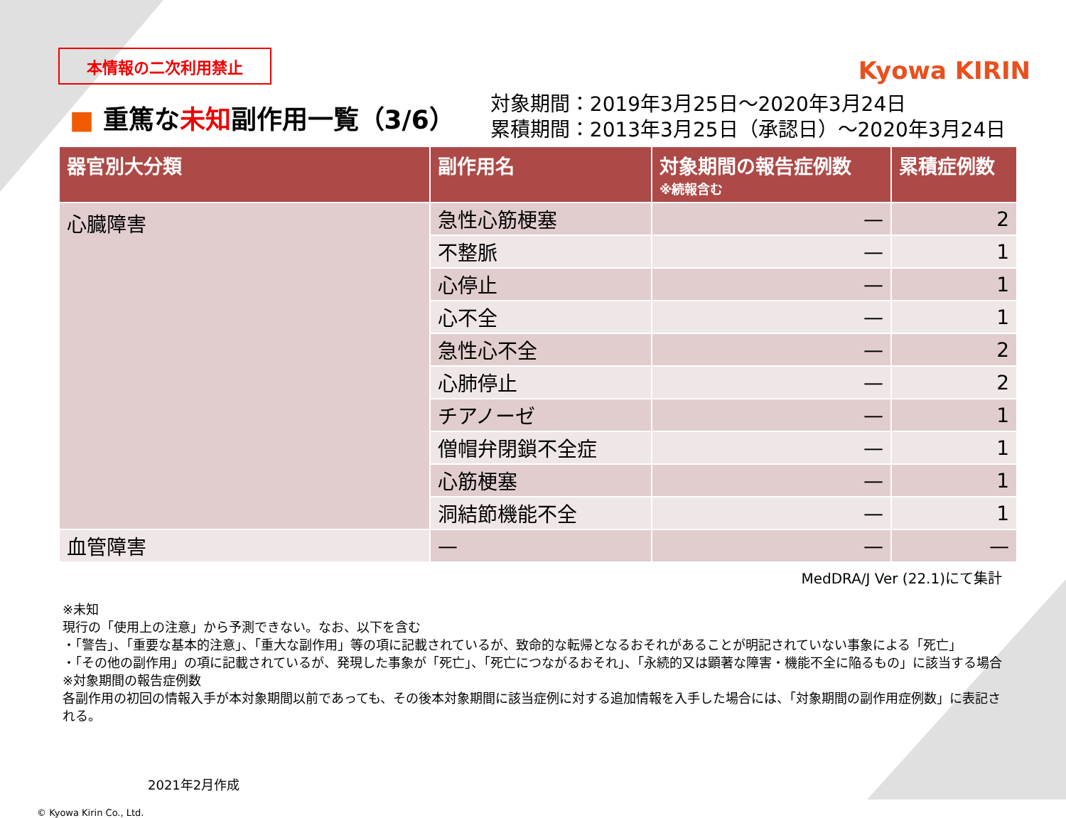Kyowa KIRIN
本情報の二次利用禁止
■ 重篤な未知副作用一覧（3/6）
対象期間：2019年3月25日～2020年3月24日
累積期間：2013年3月25日（承認日）～2020年3月24日
| 器官別大分類 | 副作用名 | 対象期間の報告症例数 ※続報含む | 累積症例数 |
| --- | --- | --- | --- |
| 心臓障害 | 急性心筋梗塞 | — | 2 |
| | 不整脈 | — | 1 |
| | 心停止 | — | 1 |
| | 心不全 | — | 1 |
| | 急性心不全 | — | 2 |
| | 心肺停止 | — | 2 |
| | チアノーゼ | — | 1 |
| | 僧帽弁閉鎖不全症 | — | 1 |
| | 心筋梗塞 | — | 1 |
| | 洞結節機能不全 | — | 1 |
| 血管障害 | — | — | — |
MedDRA/J Ver (22.1)にて集計
※未知
現行の「使用上の注意」から予測できない。なお、以下を含む
・「警告」、「重要な基本的注意」、「重大な副作用」等の項に記載されているが、致命的な転帰となるおそれがあることが明記されていない事象による「死亡」
・「その他の副作用」の項に記載されているが、発現した事象が「死亡」、「死亡につながるおそれ」、「永続的又は顕著な障害・機能不全に陥るもの」に該当する場合
※対象期間の報告症例数
各副作用の初回の情報入手が本対象期間以前であっても、その後本対象期間に該当症例に対する追加情報を入手した場合には、「対象期間の副作用症例数」に表記される。
2021年2月作成
© Kyowa Kirin Co., Ltd.